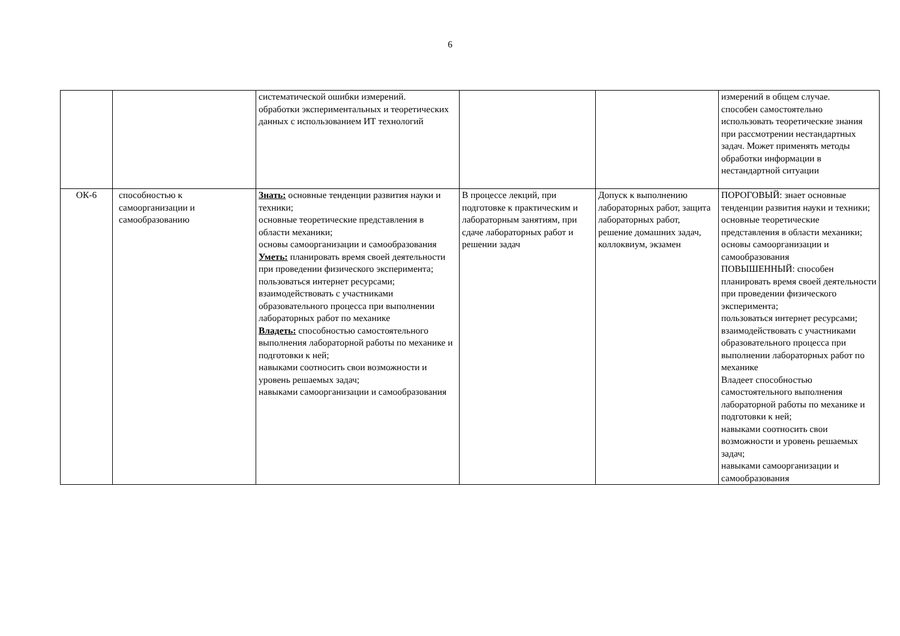6
| | | систематической ошибки измерений. обработки экспериментальных и теоретических данных с использованием ИТ технологий | | | измерений в общем случае. способен самостоятельно использовать теоретические знания при рассмотрении нестандартных задач. Может применять методы обработки информации в нестандартной ситуации |
| ОК-6 | способностью к самоорганизации и самообразованию | Знать: основные тенденции развития науки и техники; основные теоретические представления в области механики; основы самоорганизации и самообразования Уметь: планировать время своей деятельности при проведении физического эксперимента; пользоваться интернет ресурсами; взаимодействовать с участниками образовательного процесса при выполнении лабораторных работ по механике Владеть: способностью самостоятельного выполнения лабораторной работы по механике и подготовки к ней; навыками соотносить свои возможности и уровень решаемых задач; навыками самоорганизации и самообразования | В процессе лекций, при подготовке к практическим и лабораторным занятиям, при сдаче лабораторных работ и решении задач | Допуск к выполнению лабораторных работ, защита лабораторных работ, решение домашних задач, коллоквиум, экзамен | ПОРОГОВЫЙ: знает основные тенденции развития науки и техники; основные теоретические представления в области механики; основы самоорганизации и самообразования ПОВЫШЕННЫЙ: способен планировать время своей деятельности при проведении физического эксперимента; пользоваться интернет ресурсами; взаимодействовать с участниками образовательного процесса при выполнении лабораторных работ по механике Владеет способностью самостоятельного выполнения лабораторной работы по механике и подготовки к ней; навыками соотносить свои возможности и уровень решаемых задач; навыками самоорганизации и самообразования |